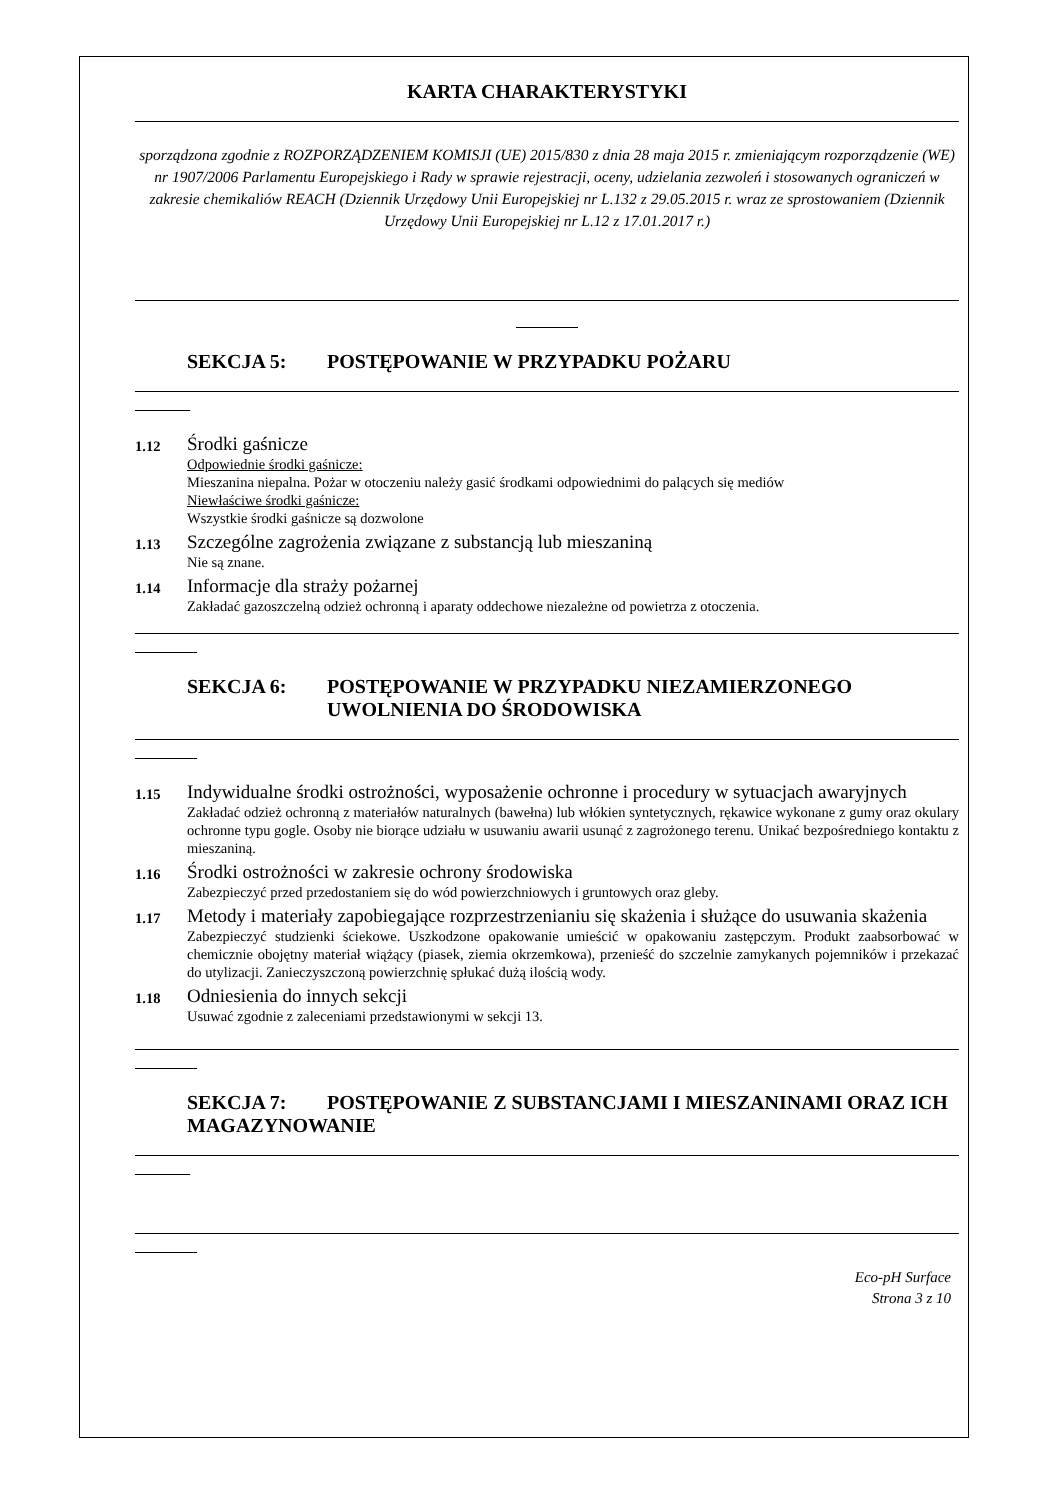KARTA CHARAKTERYSTYKI
sporządzona zgodnie z ROZPORZĄDZENIEM KOMISJI (UE) 2015/830 z dnia 28 maja 2015 r. zmieniającym rozporządzenie (WE) nr 1907/2006 Parlamentu Europejskiego i Rady w sprawie rejestracji, oceny, udzielania zezwoleń i stosowanych ograniczeń w zakresie chemikaliów REACH (Dziennik Urzędowy Unii Europejskiej nr L.132 z 29.05.2015 r. wraz ze sprostowaniem (Dziennik Urzędowy Unii Europejskiej nr L.12 z 17.01.2017 r.)
SEKCJA 5: POSTĘPOWANIE W PRZYPADKU POŻARU
1.12
Środki gaśnicze
Odpowiednie środki gaśnicze:
Mieszanina niepalna. Pożar w otoczeniu należy gasić środkami odpowiednimi do palących się mediów
Niewłaściwe środki gaśnicze:
Wszystkie środki gaśnicze są dozwolone
1.13
Szczególne zagrożenia związane z substancją lub mieszaniną
Nie są znane.
1.14
Informacje dla straży pożarnej
Zakładać gazoszczelną odzież ochronną i aparaty oddechowe niezależne od powietrza z otoczenia.
SEKCJA 6: POSTĘPOWANIE W PRZYPADKU NIEZAMIERZONEGO UWOLNIENIA DO ŚRODOWISKA
1.15
Indywidualne środki ostrożności, wyposażenie ochronne i procedury w sytuacjach awaryjnych
Zakładać odzież ochronną z materiałów naturalnych (bawełna) lub włókien syntetycznych, rękawice wykonane z gumy oraz okulary ochronne typu gogle. Osoby nie biorące udziału w usuwaniu awarii usunąć z zagrożonego terenu. Unikać bezpośredniego kontaktu z mieszaniną.
1.16
Środki ostrożności w zakresie ochrony środowiska
Zabezpieczyć przed przedostaniem się do wód powierzchniowych i gruntowych oraz gleby.
1.17
Metody i materiały zapobiegające rozprzestrzenianiu się skażenia i służące do usuwania skażenia
Zabezpieczyć studzienki ściekowe. Uszkodzone opakowanie umieścić w opakowaniu zastępczym. Produkt zaabsorbować w chemicznie obojętny materiał wiążący (piasek, ziemia okrzemkowa), przenieść do szczelnie zamykanych pojemników i przekazać do utylizacji. Zanieczyszczoną powierzchnię spłukać dużą ilością wody.
1.18
Odniesienia do innych sekcji
Usuwać zgodnie z zaleceniami przedstawionymi w sekcji 13.
SEKCJA 7: POSTĘPOWANIE Z SUBSTANCJAMI I MIESZANINAMI ORAZ ICH MAGAZYNOWANIE
Eco-pH Surface
Strona 3 z 10